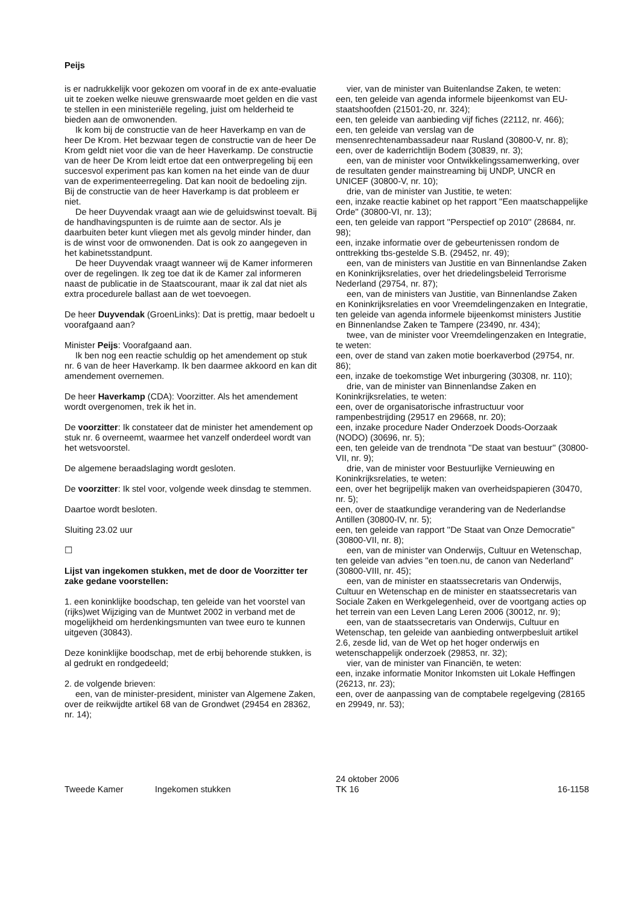Peijs
is er nadrukkelijk voor gekozen om vooraf in de ex ante-evaluatie uit te zoeken welke nieuwe grenswaarde moet gelden en die vast te stellen in een ministeriële regeling, juist om helderheid te bieden aan de omwonenden.
Ik kom bij de constructie van de heer Haverkamp en van de heer De Krom. Het bezwaar tegen de constructie van de heer De Krom geldt niet voor die van de heer Haverkamp. De constructie van de heer De Krom leidt ertoe dat een ontwerpregeling bij een succesvol experiment pas kan komen na het einde van de duur van de experimenteerregeling. Dat kan nooit de bedoeling zijn. Bij de constructie van de heer Haverkamp is dat probleem er niet.
De heer Duyvendak vraagt aan wie de geluidswinst toevalt. Bij de handhavingspunten is de ruimte aan de sector. Als je daarbuiten beter kunt vliegen met als gevolg minder hinder, dan is de winst voor de omwonenden. Dat is ook zo aangegeven in het kabinetsstandpunt.
De heer Duyvendak vraagt wanneer wij de Kamer informeren over de regelingen. Ik zeg toe dat ik de Kamer zal informeren naast de publicatie in de Staatscourant, maar ik zal dat niet als extra procedurele ballast aan de wet toevoegen.
De heer Duyvendak (GroenLinks): Dat is prettig, maar bedoelt u voorafgaand aan?
Minister Peijs: Voorafgaand aan.
Ik ben nog een reactie schuldig op het amendement op stuk nr. 6 van de heer Haverkamp. Ik ben daarmee akkoord en kan dit amendement overnemen.
De heer Haverkamp (CDA): Voorzitter. Als het amendement wordt overgenomen, trek ik het in.
De voorzitter: Ik constateer dat de minister het amendement op stuk nr. 6 overneemt, waarmee het vanzelf onderdeel wordt van het wetsvoorstel.
De algemene beraadslaging wordt gesloten.
De voorzitter: Ik stel voor, volgende week dinsdag te stemmen.
Daartoe wordt besloten.
Sluiting 23.02 uur
☐
Lijst van ingekomen stukken, met de door de Voorzitter ter zake gedane voorstellen:
1. een koninklijke boodschap, ten geleide van het voorstel van (rijks)wet Wijziging van de Muntwet 2002 in verband met de mogelijkheid om herdenkingsmunten van twee euro te kunnen uitgeven (30843).
Deze koninklijke boodschap, met de erbij behorende stukken, is al gedrukt en rondgedeeld;
2. de volgende brieven:
een, van de minister-president, minister van Algemene Zaken, over de reikwijdte artikel 68 van de Grondwet (29454 en 28362, nr. 14);
vier, van de minister van Buitenlandse Zaken, te weten:
een, ten geleide van agenda informele bijeenkomst van EU-staatshoofden (21501-20, nr. 324);
een, ten geleide van aanbieding vijf fiches (22112, nr. 466);
een, ten geleide van verslag van de mensenrechtenambassadeur naar Rusland (30800-V, nr. 8);
een, over de kaderrichtlijn Bodem (30839, nr. 3);
een, van de minister voor Ontwikkelingssamenwerking, over de resultaten gender mainstreaming bij UNDP, UNCR en UNICEF (30800-V, nr. 10);
drie, van de minister van Justitie, te weten:
een, inzake reactie kabinet op het rapport ''Een maatschappelijke Orde'' (30800-VI, nr. 13);
een, ten geleide van rapport ''Perspectief op 2010'' (28684, nr. 98);
een, inzake informatie over de gebeurtenissen rondom de onttrekking tbs-gestelde S.B. (29452, nr. 49);
een, van de ministers van Justitie en van Binnenlandse Zaken en Koninkrijksrelaties, over het driedelingsbeleid Terrorisme Nederland (29754, nr. 87);
een, van de ministers van Justitie, van Binnenlandse Zaken en Koninkrijksrelaties en voor Vreemdelingenzaken en Integratie, ten geleide van agenda informele bijeenkomst ministers Justitie en Binnenlandse Zaken te Tampere (23490, nr. 434);
twee, van de minister voor Vreemdelingenzaken en Integratie, te weten:
een, over de stand van zaken motie boerkaverbod (29754, nr. 86);
een, inzake de toekomstige Wet inburgering (30308, nr. 110);
drie, van de minister van Binnenlandse Zaken en Koninkrijksrelaties, te weten:
een, over de organisatorische infrastructuur voor rampenbestrijding (29517 en 29668, nr. 20);
een, inzake procedure Nader Onderzoek Doods-Oorzaak (NODO) (30696, nr. 5);
een, ten geleide van de trendnota ''De staat van bestuur'' (30800-VII, nr. 9);
drie, van de minister voor Bestuurlijke Vernieuwing en Koninkrijksrelaties, te weten:
een, over het begrijpelijk maken van overheidspapieren (30470, nr. 5);
een, over de staatkundige verandering van de Nederlandse Antillen (30800-IV, nr. 5);
een, ten geleide van rapport ''De Staat van Onze Democratie'' (30800-VII, nr. 8);
een, van de minister van Onderwijs, Cultuur en Wetenschap, ten geleide van advies ''en toen.nu, de canon van Nederland'' (30800-VIII, nr. 45);
een, van de minister en staatssecretaris van Onderwijs, Cultuur en Wetenschap en de minister en staatssecretaris van Sociale Zaken en Werkgelegenheid, over de voortgang acties op het terrein van een Leven Lang Leren 2006 (30012, nr. 9);
een, van de staatssecretaris van Onderwijs, Cultuur en Wetenschap, ten geleide van aanbieding ontwerpbesluit artikel 2.6, zesde lid, van de Wet op het hoger onderwijs en wetenschappelijk onderzoek (29853, nr. 32);
vier, van de minister van Financiën, te weten:
een, inzake informatie Monitor Inkomsten uit Lokale Heffingen (26213, nr. 23);
een, over de aanpassing van de comptabele regelgeving (28165 en 29949, nr. 53);
Tweede Kamer
Ingekomen stukken
24 oktober 2006
TK 16
16-1158